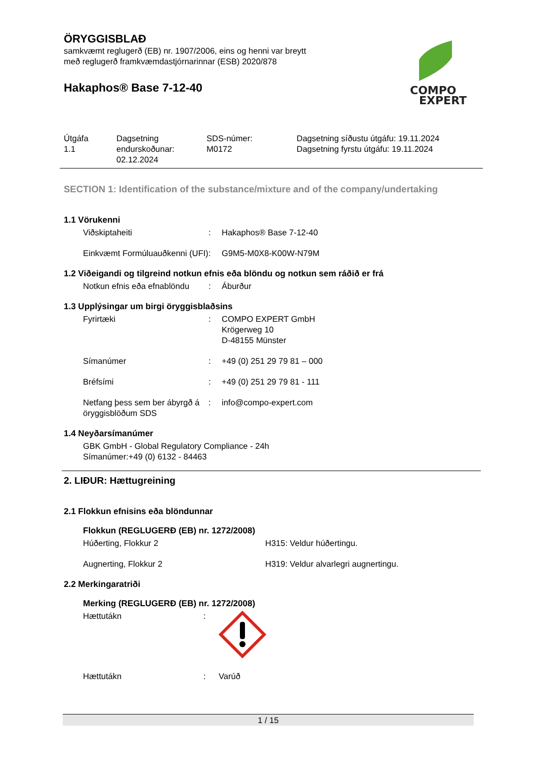COMPO
EXPERT
ÖRYGGISBLAÐ
samkvæmt reglugerð (EB) nr. 1907/2006, eins og henni var breytt
með reglugerð framkvæmdastjórnarinnar (ESB) 2020/878
Hakaphos® Base 7-12-40
| Útgáfa 1.1 | Dagsetning endurskoðunar: 02.12.2024 | SDS-númer: M0172 | Dagsetning síðustu útgáfu: 19.11.2024 Dagsetning fyrstu útgáfu: 19.11.2024 |
SECTION 1: Identification of the substance/mixture and of the company/undertaking
1.1 Vörukenni
| Viðskiptaheiti | : | Hakaphos® Base 7-12-40 |
| Einkvæmt Formúluauðkenni (UFI) | : | G9M5-M0X8-K00W-N79M |
1.2 Viðeigandi og tilgreind notkun efnis eða blöndu og notkun sem ráðið er frá
| Notkun efnis eða efnablöndu | : | Áburður |
1.3 Upplýsingar um birgi öryggisblaðsins
| Fyrirtæki | : | COMPO EXPERT GmbH Krögerweg 10 D-48155 Münster |
| Símanúmer | : | +49 (0) 251 29 79 81 – 000 |
| Bréfsími | : | +49 (0) 251 29 79 81 - 111 |
| Netfang þess sem ber ábyrgð á öryggisblöðum SDS | : | info@compo-expert.com |
1.4 Neyðarsímanúmer
GBK GmbH - Global Regulatory Compliance - 24h
Símanúmer:+49 (0) 6132 - 84463
2. LIÐUR: Hættugreining
2.1 Flokkun efnisins eða blöndunnar
Flokkun (REGLUGERÐ (EB) nr. 1272/2008)
| Húðerting, Flokkur 2 | H315: Veldur húðertingu. |
| Augnerting, Flokkur 2 | H319: Veldur alvarlegri augnertingu. |
2.2 Merkingaratriði
Merking (REGLUGERÐ (EB) nr. 1272/2008)
| Hættutákn | : | |
| Hættutákn | : | Varúð |
1 / 15